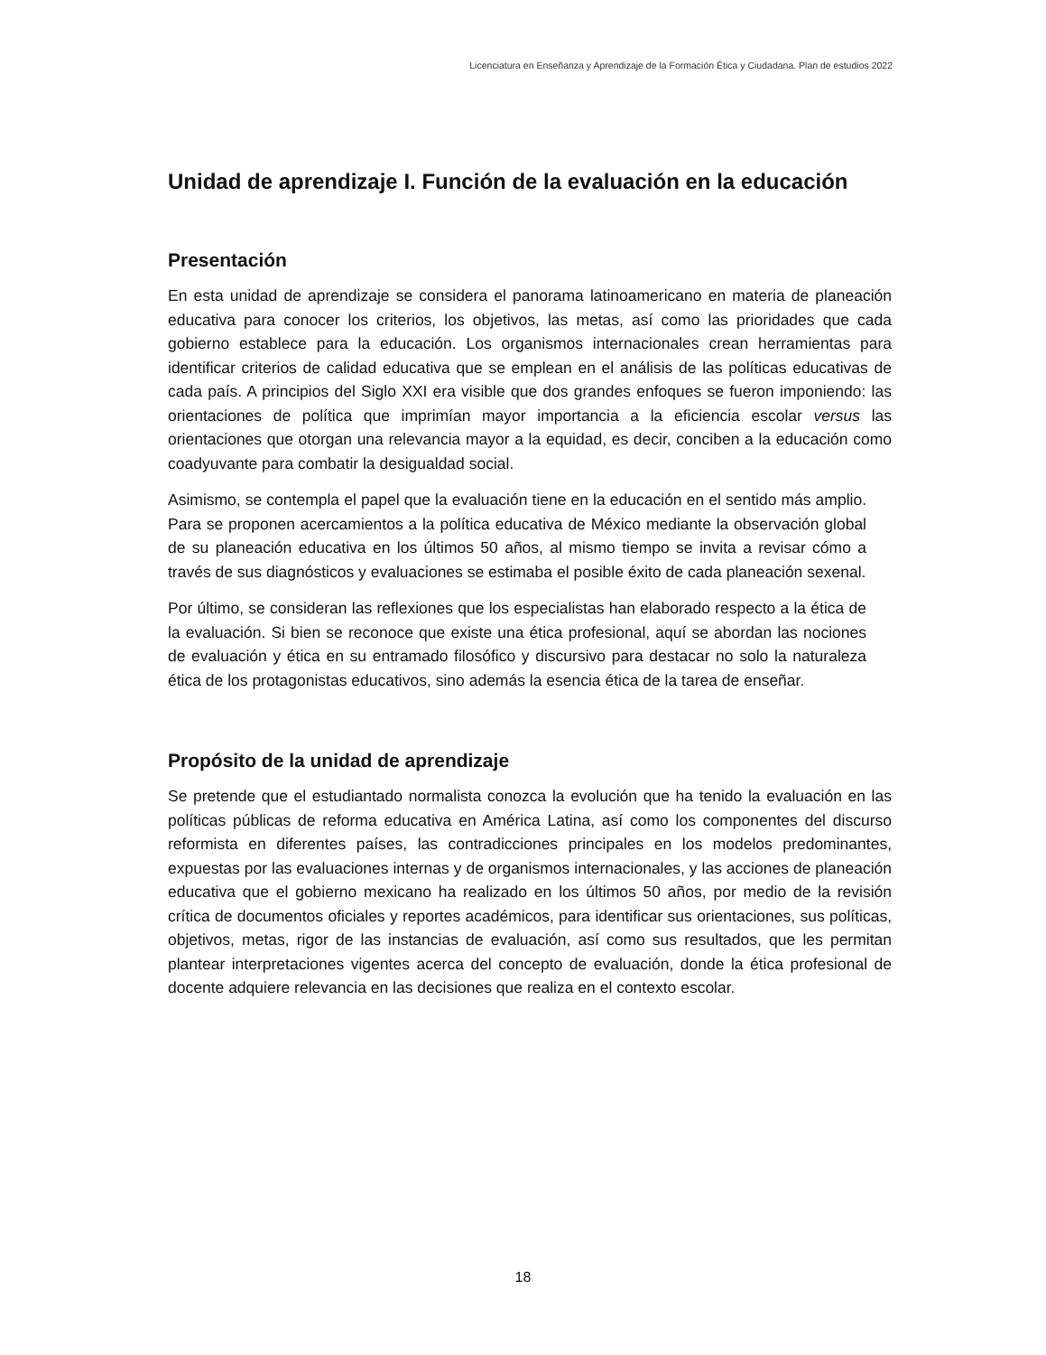Licenciatura en Enseñanza y Aprendizaje de la Formación Ética y Ciudadana. Plan de estudios 2022
Unidad de aprendizaje I. Función de la evaluación en la educación
Presentación
En esta unidad de aprendizaje se considera el panorama latinoamericano en materia de planeación educativa para conocer los criterios, los objetivos, las metas, así como las prioridades que cada gobierno establece para la educación. Los organismos internacionales crean herramientas para identificar criterios de calidad educativa que se emplean en el análisis de las políticas educativas de cada país. A principios del Siglo XXI era visible que dos grandes enfoques se fueron imponiendo: las orientaciones de política que imprimían mayor importancia a la eficiencia escolar versus las orientaciones que otorgan una relevancia mayor a la equidad, es decir, conciben a la educación como coadyuvante para combatir la desigualdad social.
Asimismo, se contempla el papel que la evaluación tiene en la educación en el sentido más amplio. Para se proponen acercamientos a la política educativa de México mediante la observación global de su planeación educativa en los últimos 50 años, al mismo tiempo se invita a revisar cómo a través de sus diagnósticos y evaluaciones se estimaba el posible éxito de cada planeación sexenal.
Por último, se consideran las reflexiones que los especialistas han elaborado respecto a la ética de la evaluación. Si bien se reconoce que existe una ética profesional, aquí se abordan las nociones de evaluación y ética en su entramado filosófico y discursivo para destacar no solo la naturaleza ética de los protagonistas educativos, sino además la esencia ética de la tarea de enseñar.
Propósito de la unidad de aprendizaje
Se pretende que el estudiantado normalista conozca la evolución que ha tenido la evaluación en las políticas públicas de reforma educativa en América Latina, así como los componentes del discurso reformista en diferentes países, las contradicciones principales en los modelos predominantes, expuestas por las evaluaciones internas y de organismos internacionales, y las acciones de planeación educativa que el gobierno mexicano ha realizado en los últimos 50 años, por medio de la revisión crítica de documentos oficiales y reportes académicos, para identificar sus orientaciones, sus políticas, objetivos, metas, rigor de las instancias de evaluación, así como sus resultados, que les permitan plantear interpretaciones vigentes acerca del concepto de evaluación, donde la ética profesional de docente adquiere relevancia en las decisiones que realiza en el contexto escolar.
18